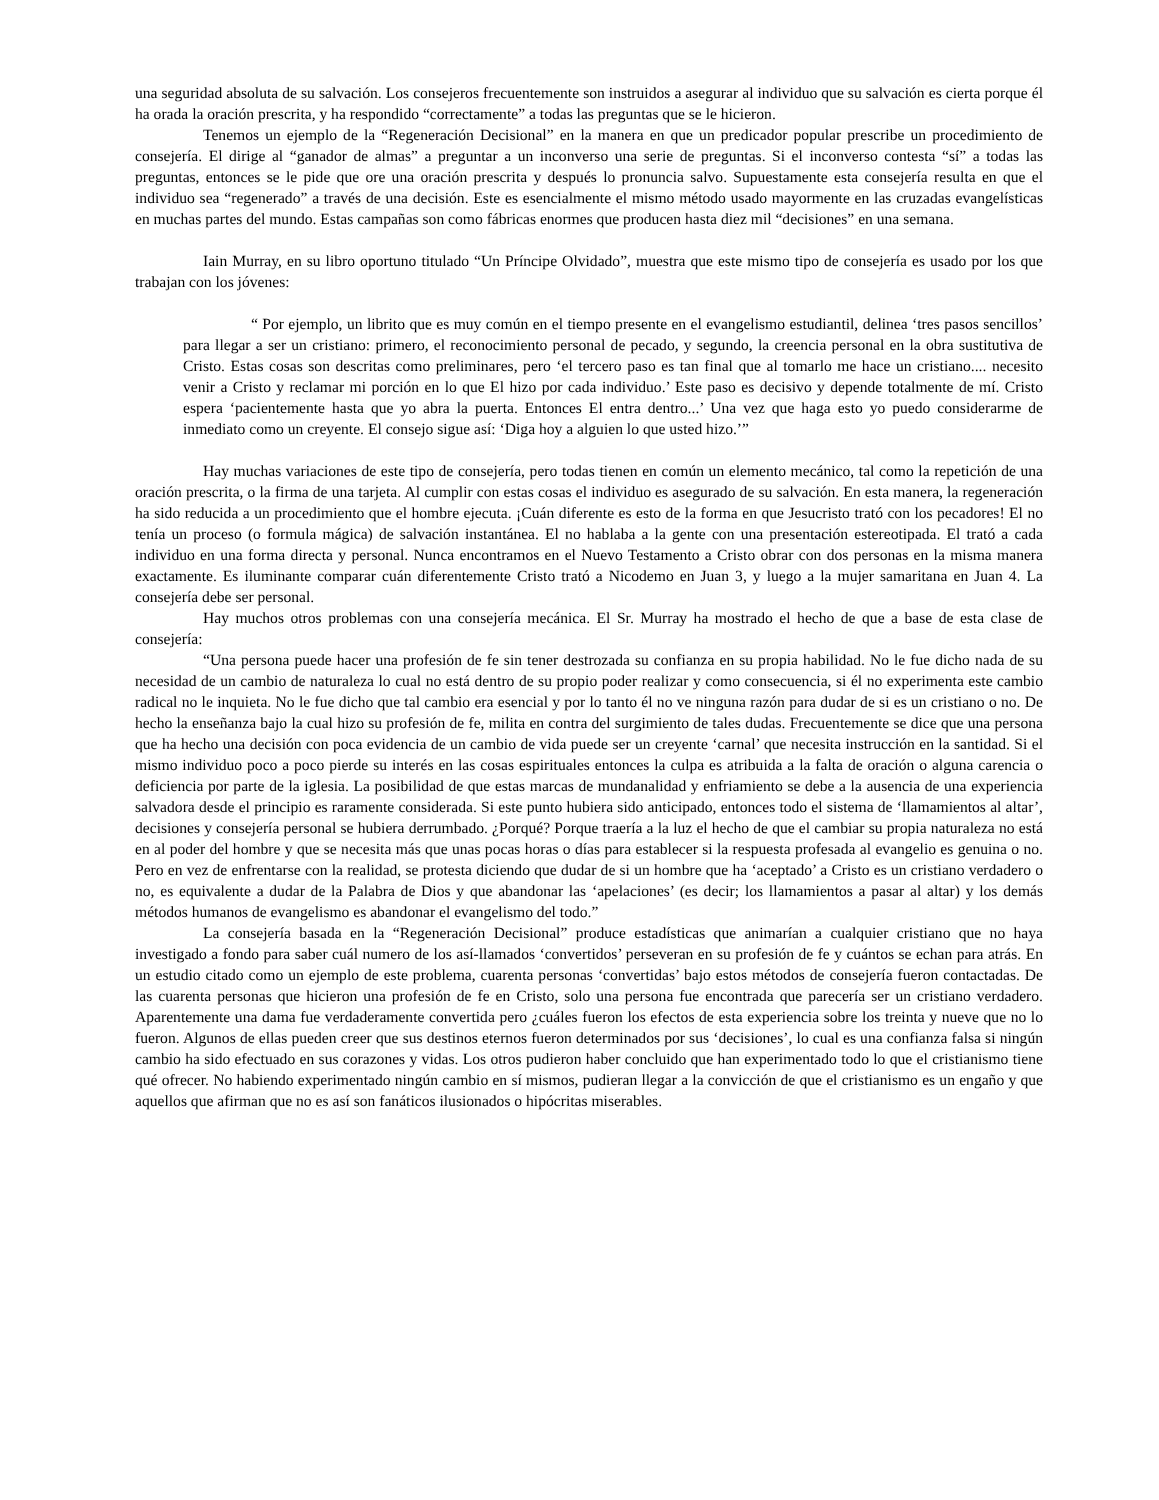una seguridad absoluta de su salvación. Los consejeros frecuentemente son instruidos a asegurar al individuo que su salvación es cierta porque él ha orada la oración prescrita, y ha respondido “correctamente” a todas las preguntas que se le hicieron.
Tenemos un ejemplo de la “Regeneración Decisional” en la manera en que un predicador popular prescribe un procedimiento de consejería. El dirige al “ganador de almas” a preguntar a un inconverso una serie de preguntas. Si el inconverso contesta “sí” a todas las preguntas, entonces se le pide que ore una oración prescrita y después lo pronuncia salvo. Supuestamente esta consejería resulta en que el individuo sea “regenerado” a través de una decisión. Este es esencialmente el mismo método usado mayormente en las cruzadas evangelísticas en muchas partes del mundo. Estas campañas son como fábricas enormes que producen hasta diez mil “decisiones” en una semana.
Iain Murray, en su libro oportuno titulado “Un Príncipe Olvidado”, muestra que este mismo tipo de consejería es usado por los que trabajan con los jóvenes:
“ Por ejemplo, un librito que es muy común en el tiempo presente en el evangelismo estudiantil, delinea ‘tres pasos sencillos’ para llegar a ser un cristiano: primero, el reconocimiento personal de pecado, y segundo, la creencia personal en la obra sustitutiva de Cristo. Estas cosas son descritas como preliminares, pero ‘el tercero paso es tan final que al tomarlo me hace un cristiano.... necesito venir a Cristo y reclamar mi porción en lo que El hizo por cada individuo.’ Este paso es decisivo y depende totalmente de mí. Cristo espera ‘pacientemente hasta que yo abra la puerta. Entonces El entra dentro...’ Una vez que haga esto yo puedo considerarme de inmediato como un creyente. El consejo sigue así: ‘Diga hoy a alguien lo que usted hizo.’”
Hay muchas variaciones de este tipo de consejería, pero todas tienen en común un elemento mecánico, tal como la repetición de una oración prescrita, o la firma de una tarjeta. Al cumplir con estas cosas el individuo es asegurado de su salvación. En esta manera, la regeneración ha sido reducida a un procedimiento que el hombre ejecuta. ¡Cuán diferente es esto de la forma en que Jesucristo trató con los pecadores! El no tenía un proceso (o formula mágica) de salvación instantánea. El no hablaba a la gente con una presentación estereotipada. El trató a cada individuo en una forma directa y personal. Nunca encontramos en el Nuevo Testamento a Cristo obrar con dos personas en la misma manera exactamente. Es iluminante comparar cuán diferentemente Cristo trató a Nicodemo en Juan 3, y luego a la mujer samaritana en Juan 4. La consejería debe ser personal.
Hay muchos otros problemas con una consejería mecánica. El Sr. Murray ha mostrado el hecho de que a base de esta clase de consejería:
“Una persona puede hacer una profesión de fe sin tener destrozada su confianza en su propia habilidad. No le fue dicho nada de su necesidad de un cambio de naturaleza lo cual no está dentro de su propio poder realizar y como consecuencia, si él no experimenta este cambio radical no le inquieta. No le fue dicho que tal cambio era esencial y por lo tanto él no ve ninguna razón para dudar de si es un cristiano o no. De hecho la enseñanza bajo la cual hizo su profesión de fe, milita en contra del surgimiento de tales dudas. Frecuentemente se dice que una persona que ha hecho una decisión con poca evidencia de un cambio de vida puede ser un creyente ‘carnal’ que necesita instrucción en la santidad. Si el mismo individuo poco a poco pierde su interés en las cosas espirituales entonces la culpa es atribuida a la falta de oración o alguna carencia o deficiencia por parte de la iglesia. La posibilidad de que estas marcas de mundanalidad y enfriamiento se debe a la ausencia de una experiencia salvadora desde el principio es raramente considerada. Si este punto hubiera sido anticipado, entonces todo el sistema de ‘llamamientos al altar’, decisiones y consejería personal se hubiera derrumbado. ¿Porqué? Porque traería a la luz el hecho de que el cambiar su propia naturaleza no está en al poder del hombre y que se necesita más que unas pocas horas o días para establecer si la respuesta profesada al evangelio es genuina o no. Pero en vez de enfrentarse con la realidad, se protesta diciendo que dudar de si un hombre que ha ‘aceptado’ a Cristo es un cristiano verdadero o no, es equivalente a dudar de la Palabra de Dios y que abandonar las ‘apelaciones’ (es decir; los llamamientos a pasar al altar) y los demás métodos humanos de evangelismo es abandonar el evangelismo del todo.”
La consejería basada en la “Regeneración Decisional” produce estadísticas que animarían a cualquier cristiano que no haya investigado a fondo para saber cuál numero de los así-llamados ‘convertidos’ perseveran en su profesión de fe y cuántos se echan para atrás. En un estudio citado como un ejemplo de este problema, cuarenta personas ‘convertidas’ bajo estos métodos de consejería fueron contactadas. De las cuarenta personas que hicieron una profesión de fe en Cristo, solo una persona fue encontrada que parecería ser un cristiano verdadero. Aparentemente una dama fue verdaderamente convertida pero ¿cuáles fueron los efectos de esta experiencia sobre los treinta y nueve que no lo fueron. Algunos de ellas pueden creer que sus destinos eternos fueron determinados por sus ‘decisiones’, lo cual es una confianza falsa si ningún cambio ha sido efectuado en sus corazones y vidas. Los otros pudieron haber concluido que han experimentado todo lo que el cristianismo tiene qué ofrecer. No habiendo experimentado ningún cambio en sí mismos, pudieran llegar a la convicción de que el cristianismo es un engaño y que aquellos que afirman que no es así son fanáticos ilusionados o hipócritas miserables.